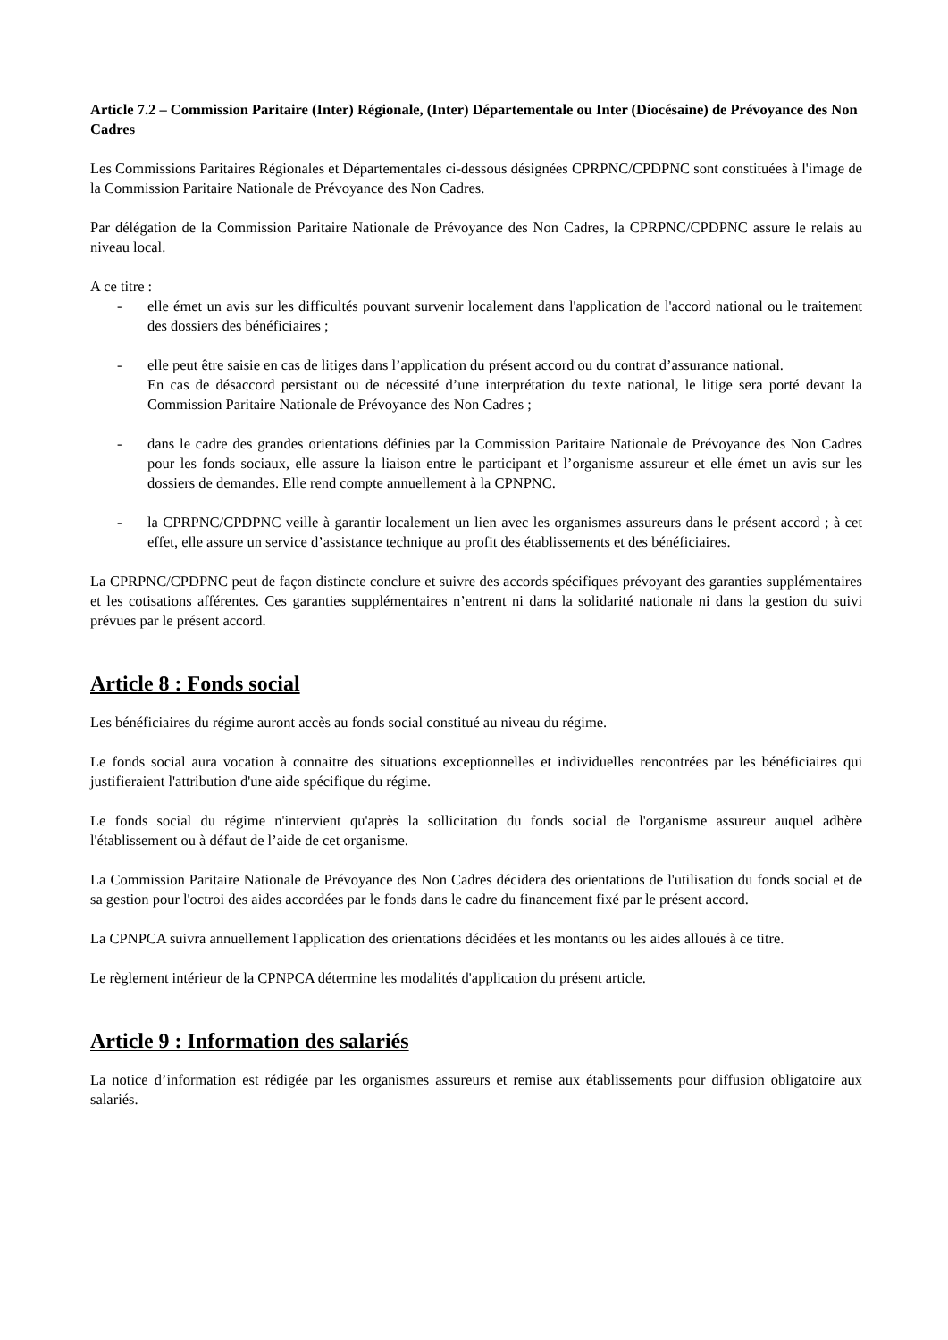Article 7.2 – Commission Paritaire (Inter) Régionale, (Inter) Départementale ou Inter (Diocésaine) de Prévoyance des Non Cadres
Les Commissions Paritaires Régionales et Départementales ci-dessous désignées CPRPNC/CPDPNC sont constituées à l'image de la Commission Paritaire Nationale de Prévoyance des Non Cadres.
Par délégation de la Commission Paritaire Nationale de Prévoyance des Non Cadres, la CPRPNC/CPDPNC assure le relais au niveau local.
A ce titre :
- elle émet un avis sur les difficultés pouvant survenir localement dans l'application de l'accord national ou le traitement des dossiers des bénéficiaires ;
- elle peut être saisie en cas de litiges dans l’application du présent accord ou du contrat d’assurance national.
En cas de désaccord persistant ou de nécessité d’une interprétation du texte national, le litige sera porté devant la Commission Paritaire Nationale de Prévoyance des Non Cadres ;
- dans le cadre des grandes orientations définies par la Commission Paritaire Nationale de Prévoyance des Non Cadres pour les fonds sociaux, elle assure la liaison entre le participant et l’organisme assureur et elle émet un avis sur les dossiers de demandes. Elle rend compte annuellement à la CPNPNC.
- la CPRPNC/CPDPNC veille à garantir localement un lien avec les organismes assureurs dans le présent accord ; à cet effet, elle assure un service d’assistance technique au profit des établissements et des bénéficiaires.
La CPRPNC/CPDPNC peut de façon distincte conclure et suivre des accords spécifiques prévoyant des garanties supplémentaires et les cotisations afférentes. Ces garanties supplémentaires n’entrent ni dans la solidarité nationale ni dans la gestion du suivi prévues par le présent accord.
Article 8 : Fonds social
Les bénéficiaires du régime auront accès au fonds social constitué au niveau du régime.
Le fonds social aura vocation à connaitre des situations exceptionnelles et individuelles rencontrées par les bénéficiaires qui justifieraient l'attribution d'une aide spécifique du régime.
Le fonds social du régime n'intervient qu'après la sollicitation du fonds social de l'organisme assureur auquel adhère l'établissement ou à défaut de l’aide de cet organisme.
La Commission Paritaire Nationale de Prévoyance des Non Cadres décidera des orientations de l'utilisation du fonds social et de sa gestion pour l'octroi des aides accordées par le fonds dans le cadre du financement fixé par le présent accord.
La CPNPCA suivra annuellement l'application des orientations décidées et les montants ou les aides alloués à ce titre.
Le règlement intérieur de la CPNPCA détermine les modalités d'application du présent article.
Article 9 : Information des salariés
La notice d’information est rédigée par les organismes assureurs et remise aux établissements pour diffusion obligatoire aux salariés.